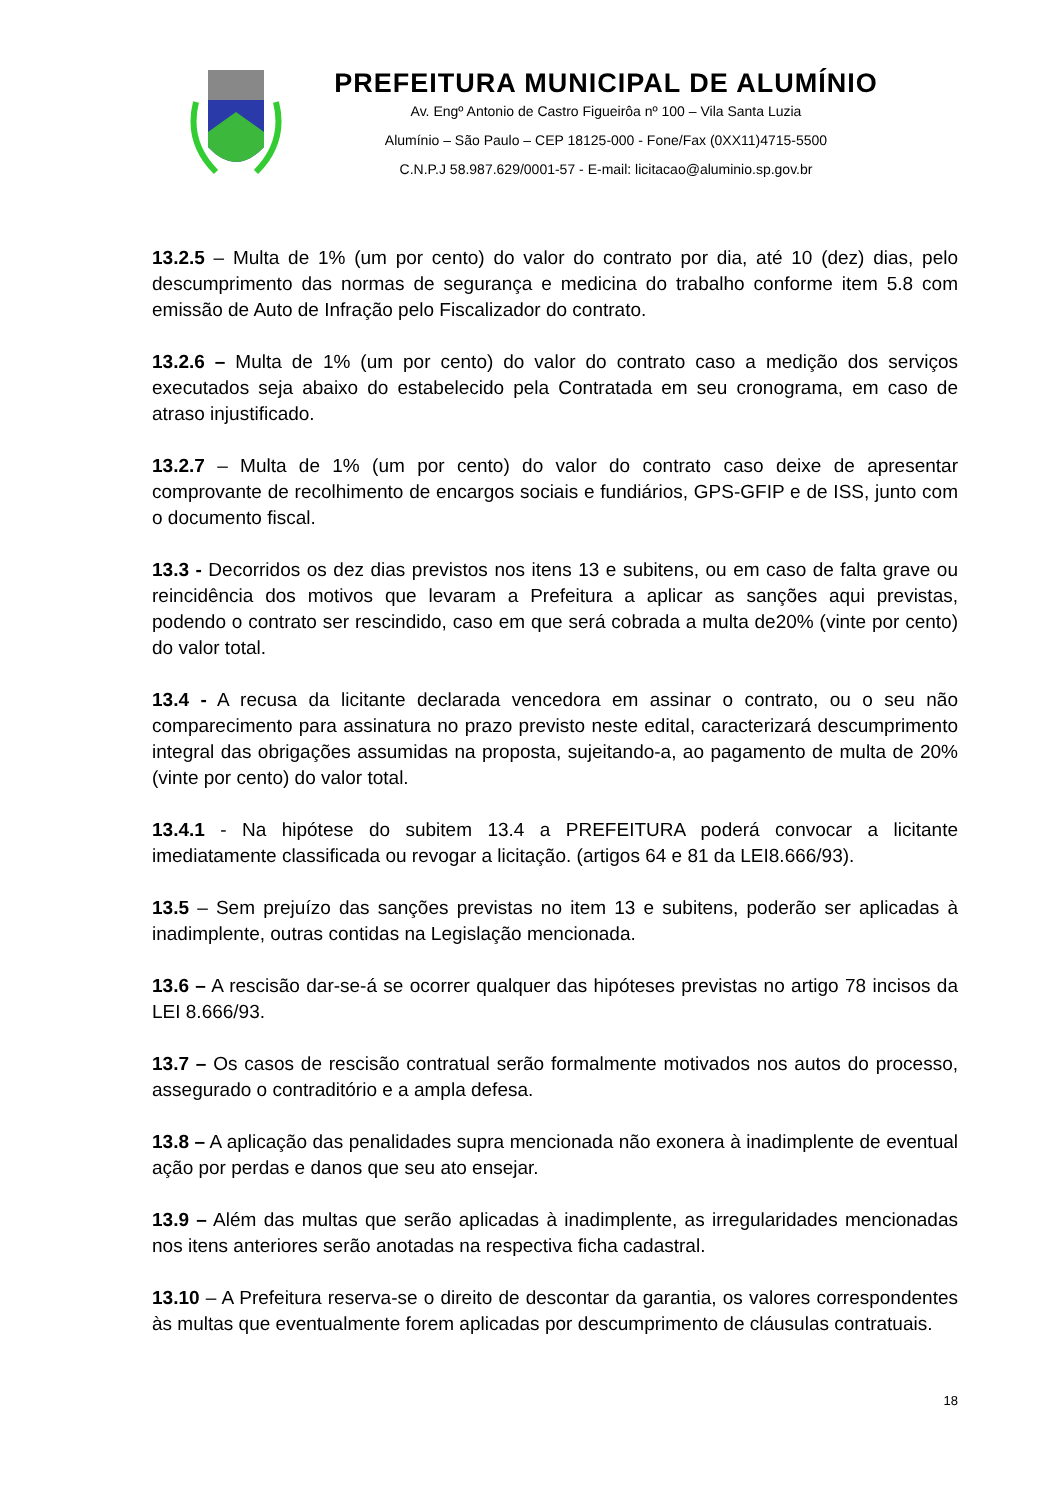PREFEITURA MUNICIPAL DE ALUMÍNIO
Av. Engº Antonio de Castro Figueirôa nº 100 – Vila Santa Luzia
Alumínio – São Paulo – CEP 18125-000 - Fone/Fax (0XX11)4715-5500
C.N.P.J 58.987.629/0001-57 - E-mail: licitacao@aluminio.sp.gov.br
13.2.5 – Multa de 1% (um por cento) do valor do contrato por dia, até 10 (dez) dias, pelo descumprimento das normas de segurança e medicina do trabalho conforme item 5.8 com emissão de Auto de Infração pelo Fiscalizador do contrato.
13.2.6 – Multa de 1% (um por cento) do valor do contrato caso a medição dos serviços executados seja abaixo do estabelecido pela Contratada em seu cronograma, em caso de atraso injustificado.
13.2.7 – Multa de 1% (um por cento) do valor do contrato caso deixe de apresentar comprovante de recolhimento de encargos sociais e fundiários, GPS-GFIP e de ISS, junto com o documento fiscal.
13.3 - Decorridos os dez dias previstos nos itens 13 e subitens, ou em caso de falta grave ou reincidência dos motivos que levaram a Prefeitura a aplicar as sanções aqui previstas, podendo o contrato ser rescindido, caso em que será cobrada a multa de20% (vinte por cento) do valor total.
13.4 - A recusa da licitante declarada vencedora em assinar o contrato, ou o seu não comparecimento para assinatura no prazo previsto neste edital, caracterizará descumprimento integral das obrigações assumidas na proposta, sujeitando-a, ao pagamento de multa de 20% (vinte por cento) do valor total.
13.4.1 - Na hipótese do subitem 13.4 a PREFEITURA poderá convocar a licitante imediatamente classificada ou revogar a licitação. (artigos 64 e 81 da LEI8.666/93).
13.5 – Sem prejuízo das sanções previstas no item 13 e subitens, poderão ser aplicadas à inadimplente, outras contidas na Legislação mencionada.
13.6 – A rescisão dar-se-á se ocorrer qualquer das hipóteses previstas no artigo 78 incisos da LEI 8.666/93.
13.7 – Os casos de rescisão contratual serão formalmente motivados nos autos do processo, assegurado o contraditório e a ampla defesa.
13.8 – A aplicação das penalidades supra mencionada não exonera à inadimplente de eventual ação por perdas e danos que seu ato ensejar.
13.9 – Além das multas que serão aplicadas à inadimplente, as irregularidades mencionadas nos itens anteriores serão anotadas na respectiva ficha cadastral.
13.10 – A Prefeitura reserva-se o direito de descontar da garantia, os valores correspondentes às multas que eventualmente forem aplicadas por descumprimento de cláusulas contratuais.
18